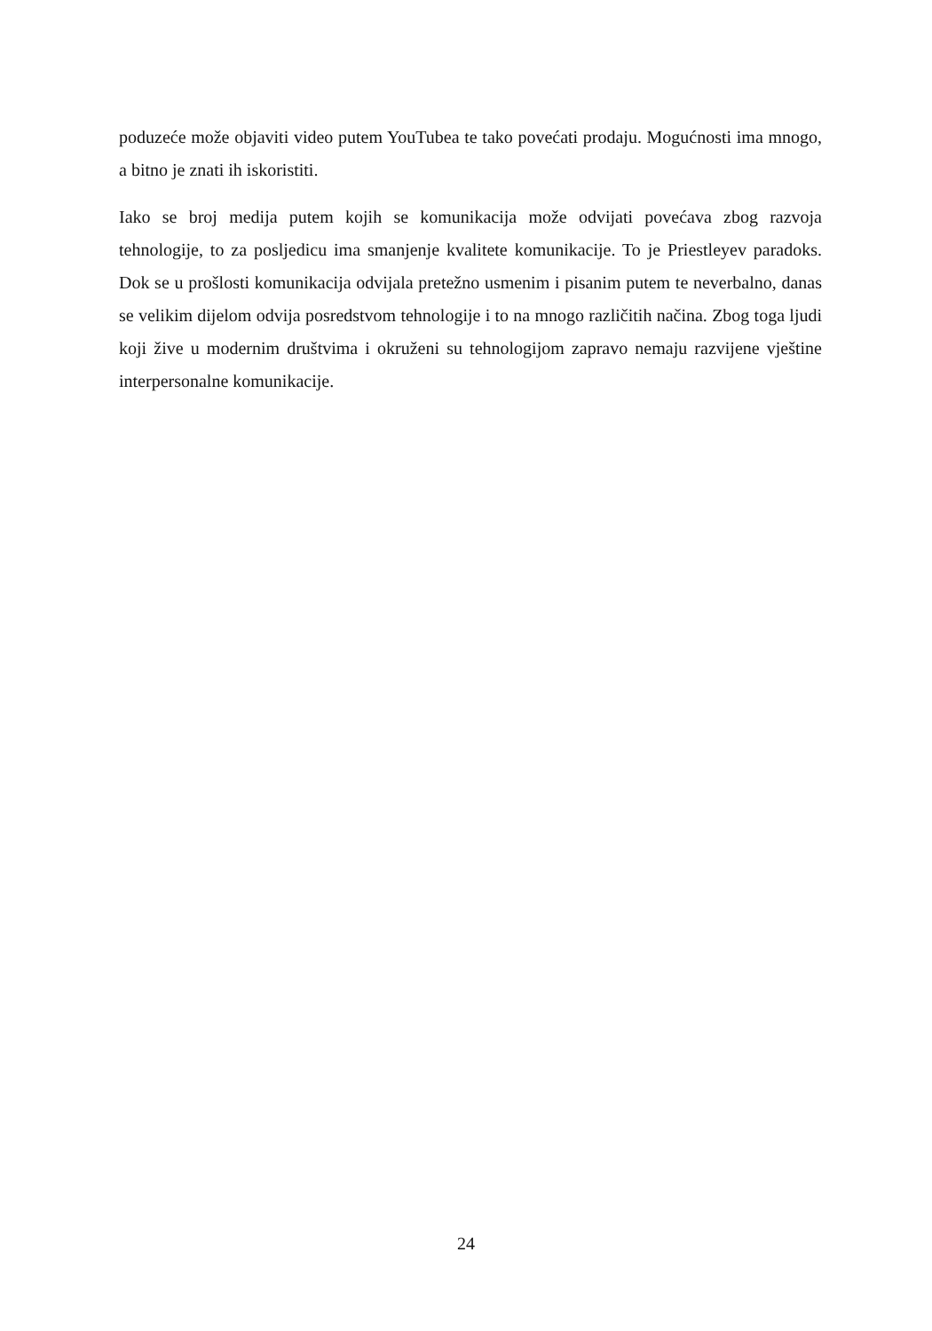poduzeće može objaviti video putem YouTubea te tako povećati prodaju. Mogućnosti ima mnogo, a bitno je znati ih iskoristiti.
Iako se broj medija putem kojih se komunikacija može odvijati povećava zbog razvoja tehnologije, to za posljedicu ima smanjenje kvalitete komunikacije. To je Priestleyev paradoks. Dok se u prošlosti komunikacija odvijala pretežno usmenim i pisanim putem te neverbalno, danas se velikim dijelom odvija posredstvom tehnologije i to na mnogo različitih načina. Zbog toga ljudi koji žive u modernim društvima i okruženi su tehnologijom zapravo nemaju razvijene vještine interpersonalne komunikacije.
24